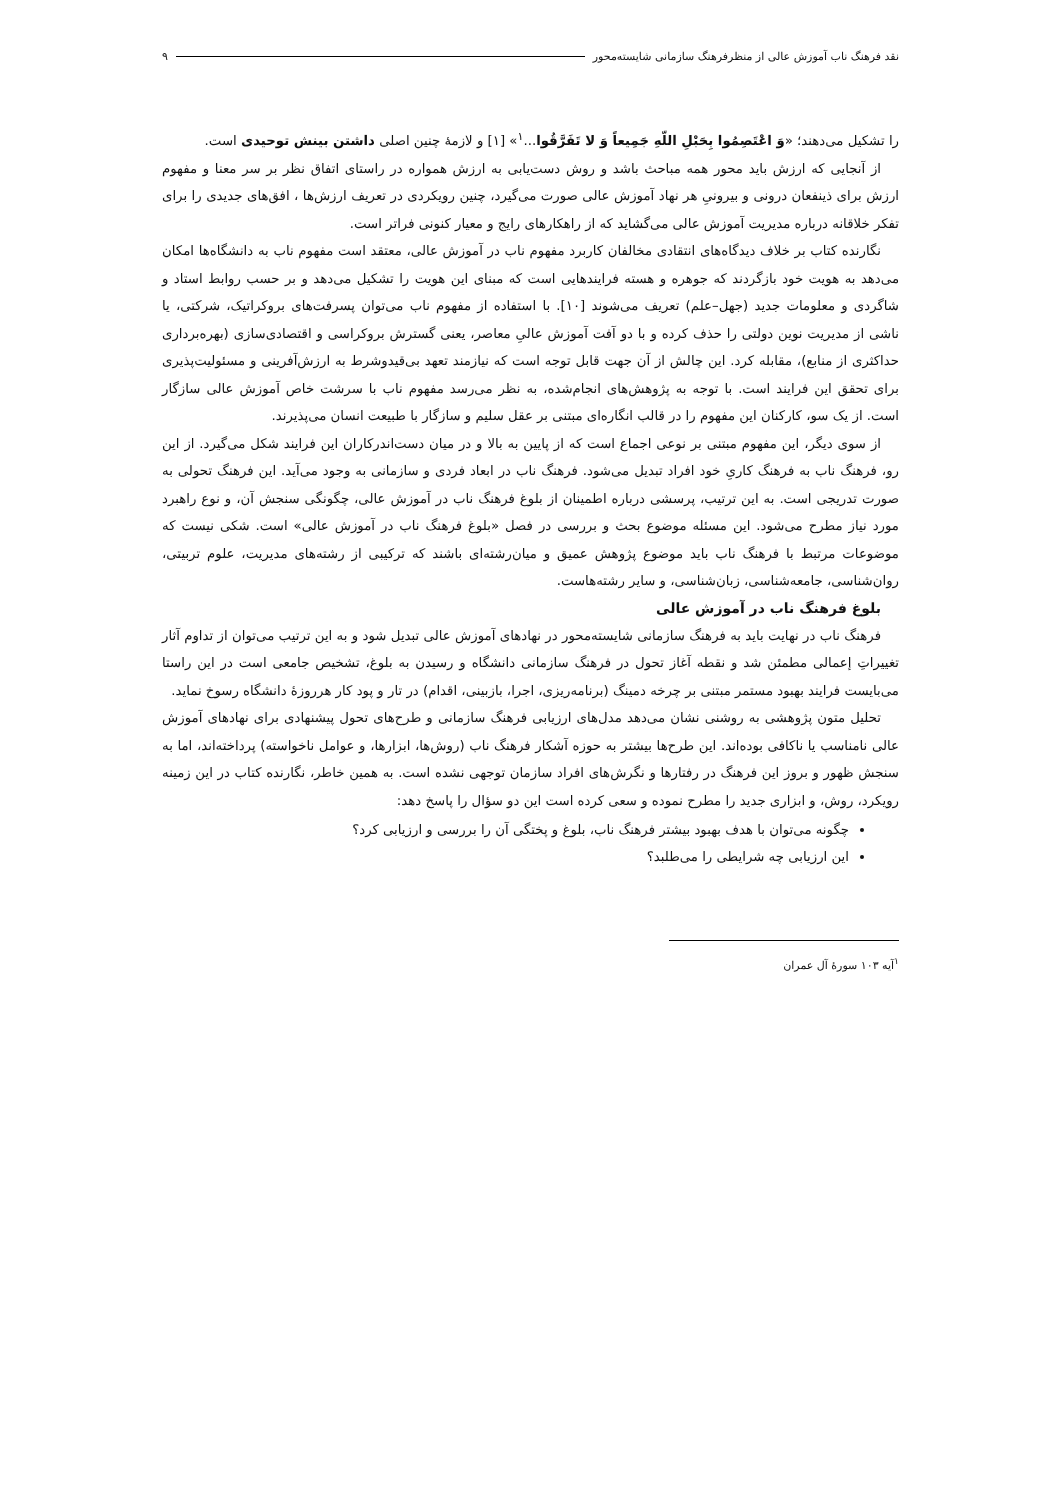نقد فرهنگ ناب آموزش عالی از منظرفرهنگ سازمانی شایسته‌محور ۹
را تشکیل می‌دهند؛ «وَ اعْتَصِمُوا بِحَبْلِ اللّهِ جَمِیعاً وَ لا تَفَرَّقُوا...<sup>۱</sup>» [۱] و لازمهٔ چنین اصلی داشتن بینش توحیدی است.
از آنجایی که ارزش باید محور همه مباحث باشد و روش دست‌یابی به ارزش همواره در راستای اتفاق نظر بر سر معنا و مفهوم ارزش برای ذینفعان درونی و بیرونیِ هر نهاد آموزش عالی صورت می‌گیرد، چنین رویکردی در تعریف ارزش‌ها ، افق‌های جدیدی را برای تفکر خلاقانه درباره مدیریت آموزش عالی می‌گشاید که از راهکارهای رایج و معیار کنونی فراتر است.
نگارنده کتاب بر خلاف دیدگاه‌های انتقادی مخالفان کاربرد مفهوم ناب در آموزش عالی، معتقد است مفهوم ناب به دانشگاه‌ها امکان می‌دهد به هویت خود بازگردند که جوهره و هسته فرایندهایی است که مبنای این هویت را تشکیل می‌دهد و بر حسب روابط استاد و شاگردی و معلومات جدید (جهل–علم) تعریف می‌شوند [۱۰]. با استفاده از مفهوم ناب می‌توان پسرفت‌های بروکراتیک، شرکتی، یا ناشی از مدیریت نوین دولتی را حذف کرده و با دو آفت آموزش عالیِ معاصر، یعنی گسترش بروکراسی و اقتصادی‌سازی (بهره‌برداری حداکثری از منابع)، مقابله کرد. این چالش از آن جهت قابل توجه است که نیازمند تعهد بی‌قیدوشرط به ارزش‌آفرینی و مسئولیت‌پذیری برای تحقق این فرایند است. با توجه به پژوهش‌های انجام‌شده، به نظر می‌رسد مفهوم ناب با سرشت خاص آموزش عالی سازگار است. از یک سو، کارکنان این مفهوم را در قالب انگاره‌ای مبتنی بر عقل سلیم و سازگار با طبیعت انسان می‌پذیرند.
از سوی دیگر، این مفهوم مبتنی بر نوعی اجماع است که از پایین به بالا و در میان دست‌اندرکاران این فرایند شکل می‌گیرد. از این رو، فرهنگ ناب به فرهنگ کاریِ خود افراد تبدیل می‌شود. فرهنگ ناب در ابعاد فردی و سازمانی به وجود می‌آید. این فرهنگ تحولی به صورت تدریجی است. به این ترتیب، پرسشی درباره اطمینان از بلوغ فرهنگ ناب در آموزش عالی، چگونگی سنجش آن، و نوع راهبرد مورد نیاز مطرح می‌شود. این مسئله موضوع بحث و بررسی در فصل «بلوغ فرهنگ ناب در آموزش عالی» است. شکی نیست که موضوعات مرتبط با فرهنگ ناب باید موضوع پژوهش عمیق و میان‌رشته‌ای باشند که ترکیبی از رشته‌های مدیریت، علوم تربیتی، روان‌شناسی، جامعه‌شناسی، زبان‌شناسی، و سایر رشته‌هاست.
بلوغ فرهنگ ناب در آموزش عالی
فرهنگ ناب در نهایت باید به فرهنگ سازمانی شایسته‌محور در نهادهای آموزش عالی تبدیل شود و به این ترتیب می‌توان از تداوم آثار تغییراتِ إعمالی مطمئن شد و نقطه آغاز تحول در فرهنگ سازمانی دانشگاه و رسیدن به بلوغ، تشخیص جامعی است در این راستا می‌بایست فرایند بهبود مستمر مبتنی بر چرخه دمینگ (برنامه‌ریزی، اجرا، بازبینی، اقدام) در تار و پود کار هرروزهٔ دانشگاه رسوخ نماید.
تحلیل متون پژوهشی به روشنی نشان می‌دهد مدل‌های ارزیابی فرهنگ سازمانی و طرح‌های تحول پیشنهادی برای نهادهای آموزش عالی نامناسب یا ناکافی بوده‌اند. این طرح‌ها بیشتر به حوزه آشکار فرهنگ ناب (روش‌ها، ابزارها، و عوامل ناخواسته) پرداخته‌اند، اما به سنجش ظهور و بروز این فرهنگ در رفتارها و نگرش‌های افراد سازمان توجهی نشده است. به همین خاطر، نگارنده کتاب در این زمینه رویکرد، روش، و ابزاری جدید را مطرح نموده و سعی کرده است این دو سؤال را پاسخ دهد:
چگونه می‌توان با هدف بهبود بیشتر فرهنگ ناب، بلوغ و پختگی آن را بررسی و ارزیابی کرد؟
این ارزیابی چه شرایطی را می‌طلبد؟
<sup>۱</sup> آیه ۱۰۳ سورهٔ آل عمران